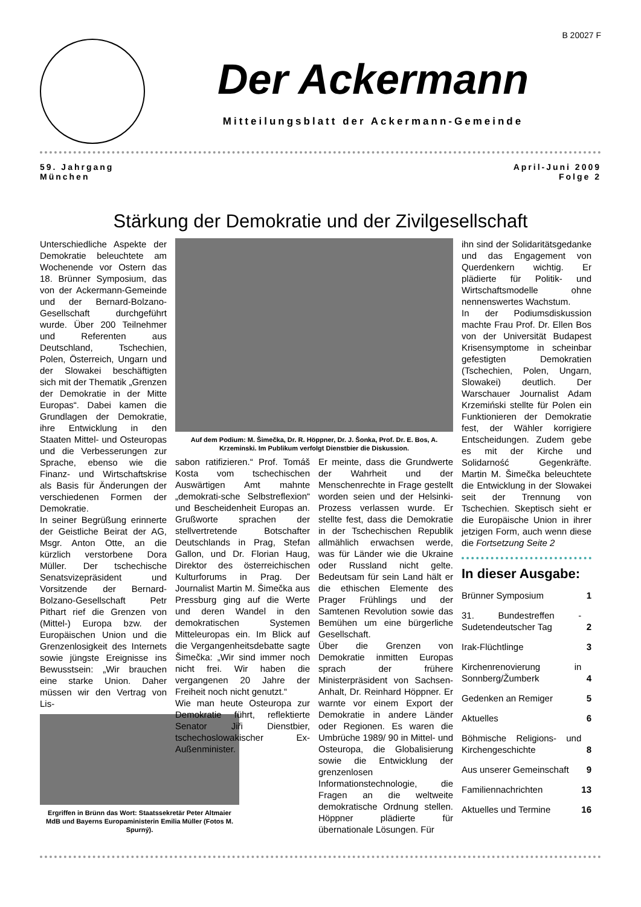B 20027 F
Der Ackermann
Mitteilungsblatt der Ackermann-Gemeinde
59. Jahrgang
München
April-Juni 2009
Folge 2
Stärkung der Demokratie und der Zivilgesellschaft
Unterschiedliche Aspekte der Demokratie beleuchtete am Wochenende vor Ostern das 18. Brünner Symposium, das von der Ackermann-Gemeinde und der Bernard-Bolzano-Gesellschaft durchgeführt wurde. Über 200 Teilnehmer und Referenten aus Deutschland, Tschechien, Polen, Österreich, Ungarn und der Slowakei beschäftigten sich mit der Thematik „Grenzen der Demokratie in der Mitte Europas“. Dabei kamen die Grundlagen der Demokratie, ihre Entwicklung in den Staaten Mittel- und Osteuropas und die Verbesserungen zur Sprache, ebenso wie die Finanz- und Wirtschaftskrise als Basis für Änderungen der verschiedenen Formen der Demokratie.
In seiner Begrüßung erinnerte der Geistliche Beirat der AG, Msgr. Anton Otte, an die kürzlich verstorbene Dora Müller. Der tschechische Senatsvizepräsident und Vorsitzende der Bernard-Bolzano-Gesellschaft Petr Pithart rief die Grenzen von (Mittel-) Europa bzw. der Europäischen Union und die Grenzenlosigkeit des Internets sowie jüngste Ereignisse ins Bewusstsein: „Wir brauchen eine starke Union. Daher müssen wir den Vertrag von Lis-
Ergriffen in Brünn das Wort: Staatssekretär Peter Altmaier MdB und Bayerns Europaministerin Emilia Müller (Fotos M. Spurný).
Auf dem Podium: M. Šimečka, Dr. R. Höppner, Dr. J. Šonka, Prof. Dr. E. Bos, A. Krzeminski. Im Publikum verfolgt Dienstbier die Diskussion.
sabon ratifizieren.“ Prof. Tomáš Kosta vom tschechischen Auswärtigen Amt mahnte „demokrati-sche Selbstreflexion“ und Bescheidenheit Europas an. Grußworte sprachen der stellvertretende Botschafter Deutschlands in Prag, Stefan Gallon, und Dr. Florian Haug, Direktor des österreichischen Kulturforums in Prag. Der Journalist Martin M. Šimečka aus Pressburg ging auf die Werte und deren Wandel in den demokratischen Systemen Mitteleuropas ein. Im Blick auf die Vergangenheitsdebatte sagte Šimečka: „Wir sind immer noch nicht frei. Wir haben die vergangenen 20 Jahre der Freiheit noch nicht genutzt.“
Wie man heute Osteuropa zur Demokratie führt, reflektierte Senator Jiři Dienstbier, tschechoslowakischer Ex-Außenminister.
Er meinte, dass die Grundwerte der Wahrheit und der Menschenrechte in Frage gestellt worden seien und der Helsinki-Prozess verlassen wurde. Er stellte fest, dass die Demokratie in der Tschechischen Republik allmählich erwachsen werde, was für Länder wie die Ukraine oder Russland nicht gelte. Bedeutsam für sein Land hält er die ethischen Elemente des Prager Frühlings und der Samtenen Revolution sowie das Bemühen um eine bürgerliche Gesellschaft.
Über die Grenzen von Demokratie inmitten Europas sprach der frühere Ministerpräsident von Sachsen-Anhalt, Dr. Reinhard Höppner. Er warnte vor einem Export der Demokratie in andere Länder oder Regionen. Es waren die Umbrüche 1989/ 90 in Mittel- und Osteuropa, die Globalisierung sowie die Entwicklung der grenzenlosen Informationstechnologie, die Fragen an die weltweite demokratische Ordnung stellen. Höppner plädierte für übernationale Lösungen. Für
ihn sind der Solidaritätsgedanke und das Engagement von Querdenkern wichtig. Er plädierte für Politik- und Wirtschaftsmodelle ohne nennenswertes Wachstum.
In der Podiumsdiskussion machte Frau Prof. Dr. Ellen Bos von der Universität Budapest Krisensymptome in scheinbar gefestigten Demokratien (Tschechien, Polen, Ungarn, Slowakei) deutlich. Der Warschauer Journalist Adam Krzemiński stellte für Polen ein Funktionieren der Demokratie fest, der Wähler korrigiere Entscheidungen. Zudem gebe es mit der Kirche und Solidarność Gegenkräfte. Martin M. Šimečka beleuchtete die Entwicklung in der Slowakei seit der Trennung von Tschechien. Skeptisch sieht er die Europäische Union in ihrer jetzigen Form, auch wenn diese die Fortsetzung Seite 2
In dieser Ausgabe:
| Brünner Symposium | 1 |
| 31. Bundestreffen - Sudetendeutscher Tag | 2 |
| Irak-Flüchtlinge | 3 |
| Kirchenrenovierung in Sonnberg/Žumberk | 4 |
| Gedenken an Remiger | 5 |
| Aktuelles | 6 |
| Böhmische Religions- und Kirchengeschichte | 8 |
| Aus unserer Gemeinschaft | 9 |
| Familiennachrichten | 13 |
| Aktuelles und Termine | 16 |